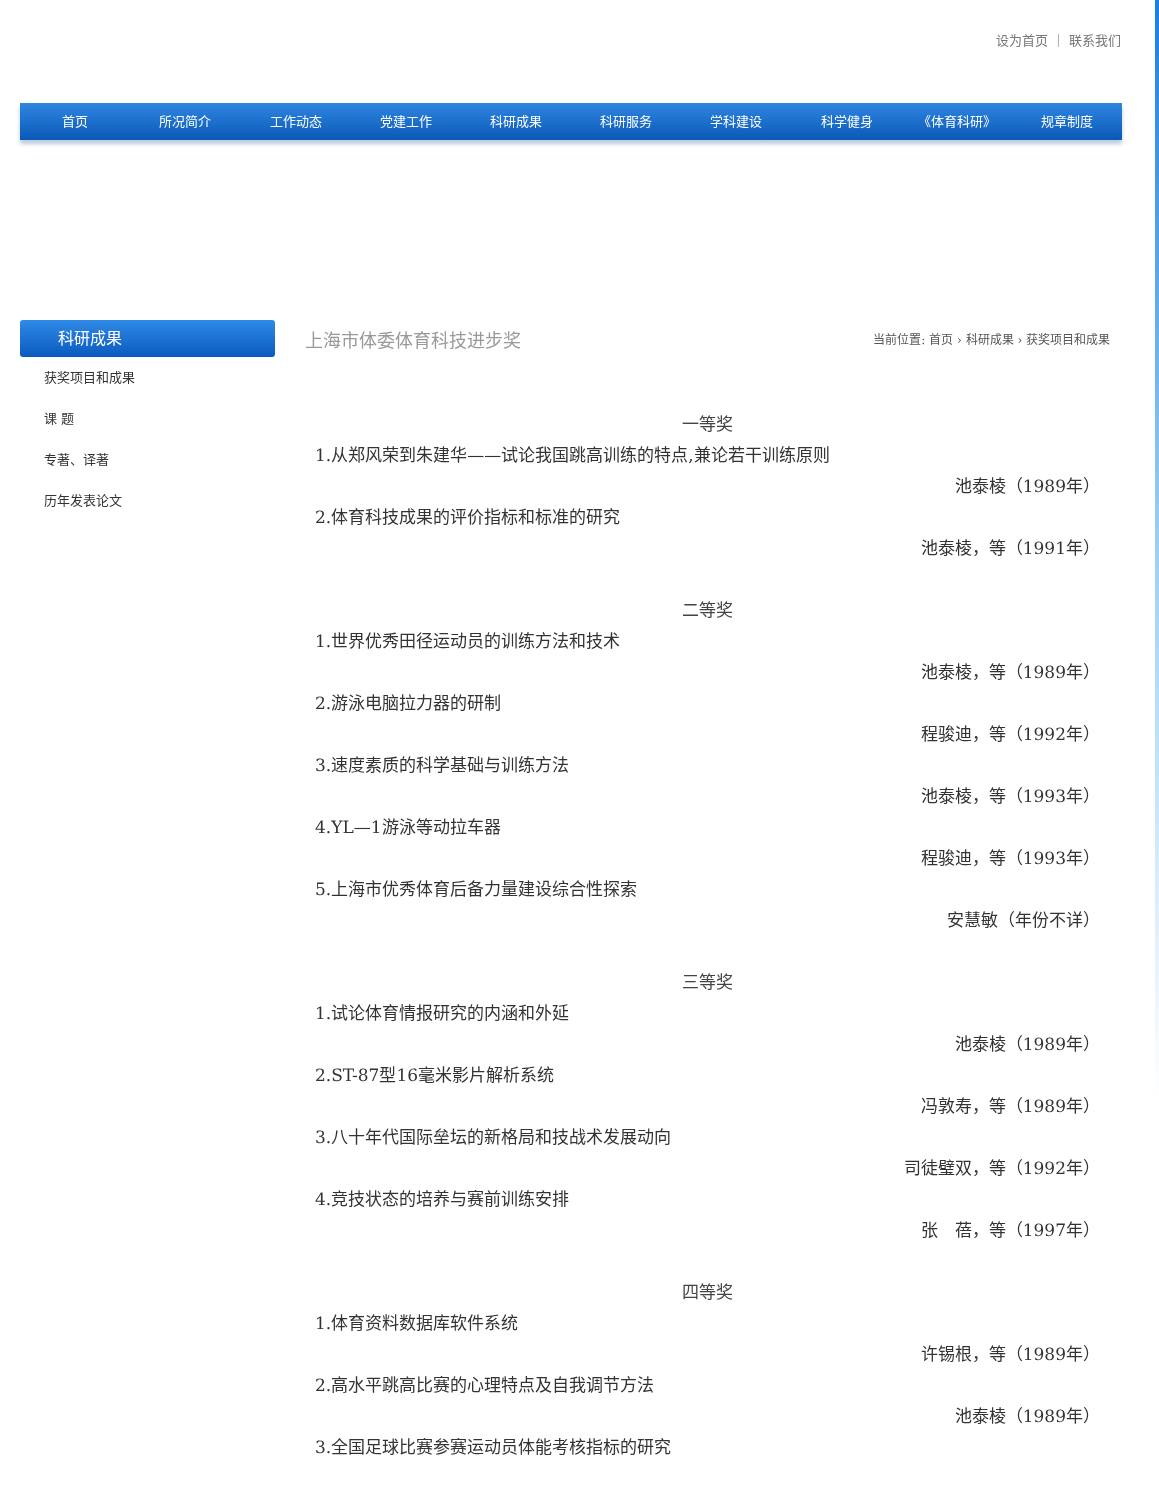设为首页 ｜ 联系我们
首页 所况简介 工作动态 党建工作 科研成果 科研服务 学科建设 科学健身 《体育科研》 规章制度
科研成果
获奖项目和成果
课 题
专著、译著
历年发表论文
上海市体委体育科技进步奖 当前位置: 首页 › 科研成果 › 获奖项目和成果
一等奖
1.从郑风荣到朱建华——试论我国跳高训练的特点,兼论若干训练原则
池泰棱（1989年）
2.体育科技成果的评价指标和标准的研究
池泰棱，等（1991年）
二等奖
1.世界优秀田径运动员的训练方法和技术
池泰棱，等（1989年）
2.游泳电脑拉力器的研制
程骏迪，等（1992年）
3.速度素质的科学基础与训练方法
池泰棱，等（1993年）
4.YL—1游泳等动拉车器
程骏迪，等（1993年）
5.上海市优秀体育后备力量建设综合性探索
安慧敏（年份不详）
三等奖
1.试论体育情报研究的内涵和外延
池泰棱（1989年）
2.ST-87型16毫米影片解析系统
冯敦寿，等（1989年）
3.八十年代国际垒坛的新格局和技战术发展动向
司徒璧双，等（1992年）
4.竞技状态的培养与赛前训练安排
张　蓓，等（1997年）
四等奖
1.体育资料数据库软件系统
许锡根，等（1989年）
2.高水平跳高比赛的心理特点及自我调节方法
池泰棱（1989年）
3.全国足球比赛参赛运动员体能考核指标的研究